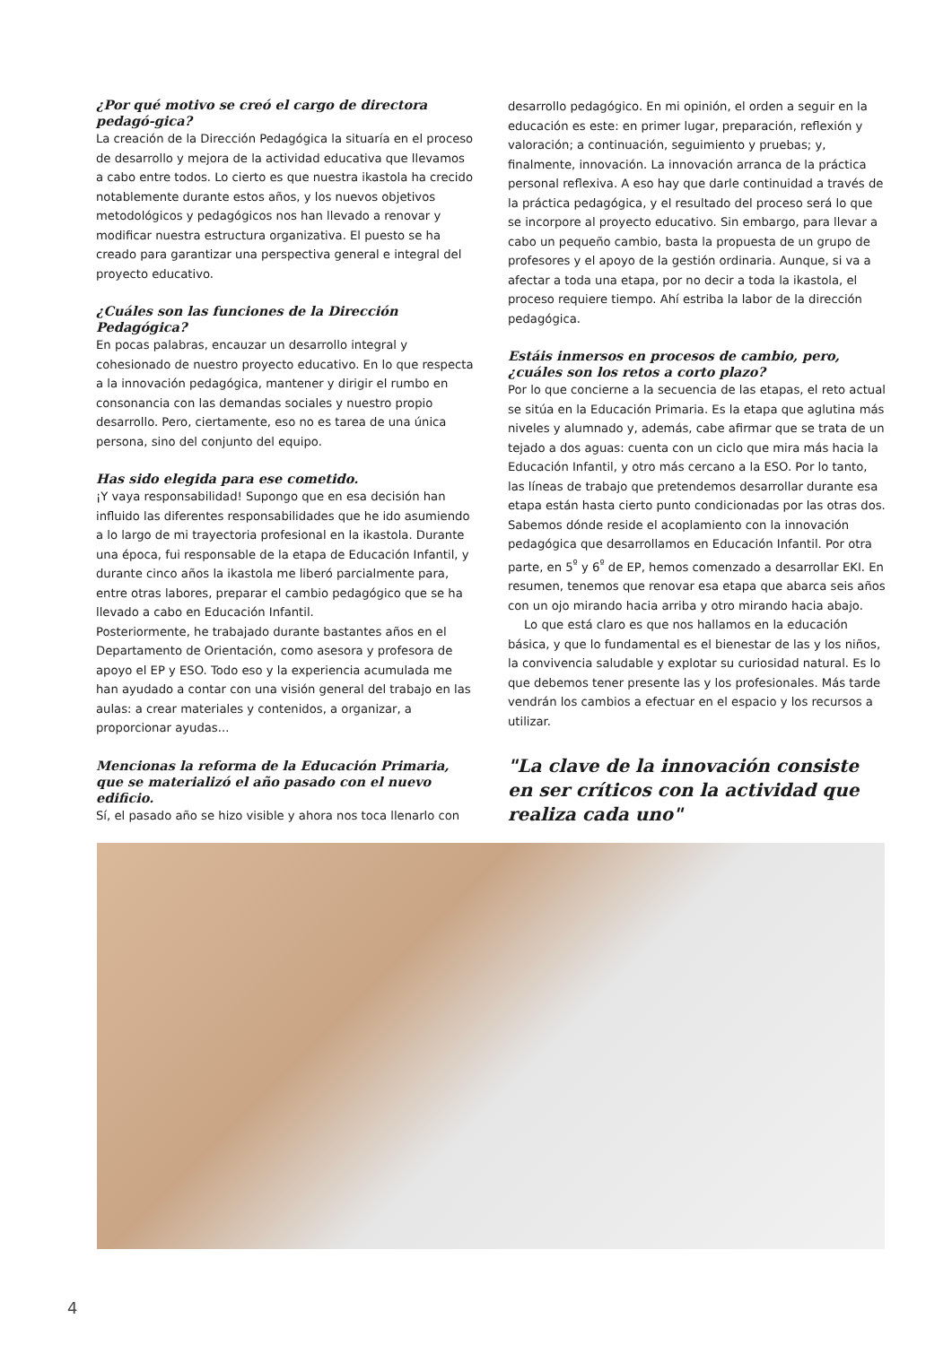¿Por qué motivo se creó el cargo de directora pedagó-gica?
La creación de la Dirección Pedagógica la situaría en el proceso de desarrollo y mejora de la actividad educativa que llevamos a cabo entre todos. Lo cierto es que nuestra ikastola ha crecido notablemente durante estos años, y los nuevos objetivos metodológicos y pedagógicos nos han llevado a renovar y modificar nuestra estructura organizativa. El puesto se ha creado para garantizar una perspectiva general e integral del proyecto educativo.
¿Cuáles son las funciones de la Dirección Pedagógica?
En pocas palabras, encauzar un desarrollo integral y cohesionado de nuestro proyecto educativo. En lo que respecta a la innovación pedagógica, mantener y dirigir el rumbo en consonancia con las demandas sociales y nuestro propio desarrollo. Pero, ciertamente, eso no es tarea de una única persona, sino del conjunto del equipo.
Has sido elegida para ese cometido.
¡Y vaya responsabilidad! Supongo que en esa decisión han influido las diferentes responsabilidades que he ido asumiendo a lo largo de mi trayectoria profesional en la ikastola. Durante una época, fui responsable de la etapa de Educación Infantil, y durante cinco años la ikastola me liberó parcialmente para, entre otras labores, preparar el cambio pedagógico que se ha llevado a cabo en Educación Infantil.
Posteriormente, he trabajado durante bastantes años en el Departamento de Orientación, como asesora y profesora de apoyo el EP y ESO. Todo eso y la experiencia acumulada me han ayudado a contar con una visión general del trabajo en las aulas: a crear materiales y contenidos, a organizar, a proporcionar ayudas...
Mencionas la reforma de la Educación Primaria, que se materializó el año pasado con el nuevo edificio.
Sí, el pasado año se hizo visible y ahora nos toca llenarlo con
desarrollo pedagógico. En mi opinión, el orden a seguir en la educación es este: en primer lugar, preparación, reflexión y valoración; a continuación, seguimiento y pruebas; y, finalmente, innovación. La innovación arranca de la práctica personal reflexiva. A eso hay que darle continuidad a través de la práctica pedagógica, y el resultado del proceso será lo que se incorpore al proyecto educativo. Sin embargo, para llevar a cabo un pequeño cambio, basta la propuesta de un grupo de profesores y el apoyo de la gestión ordinaria. Aunque, si va a afectar a toda una etapa, por no decir a toda la ikastola, el proceso requiere tiempo. Ahí estriba la labor de la dirección pedagógica.
Estáis inmersos en procesos de cambio, pero, ¿cuáles son los retos a corto plazo?
Por lo que concierne a la secuencia de las etapas, el reto actual se sitúa en la Educación Primaria. Es la etapa que aglutina más niveles y alumnado y, además, cabe afirmar que se trata de un tejado a dos aguas: cuenta con un ciclo que mira más hacia la Educación Infantil, y otro más cercano a la ESO. Por lo tanto, las líneas de trabajo que pretendemos desarrollar durante esa etapa están hasta cierto punto condicionadas por las otras dos. Sabemos dónde reside el acoplamiento con la innovación pedagógica que desarrollamos en Educación Infantil. Por otra parte, en 5<sup>º</sup> y 6<sup>º</sup> de EP, hemos comenzado a desarrollar EKI. En resumen, tenemos que renovar esa etapa que abarca seis años con un ojo mirando hacia arriba y otro mirando hacia abajo.
Lo que está claro es que nos hallamos en la educación básica, y que lo fundamental es el bienestar de las y los niños, la convivencia saludable y explotar su curiosidad natural. Es lo que debemos tener presente las y los profesionales. Más tarde vendrán los cambios a efectuar en el espacio y los recursos a utilizar.
"La clave de la innovación consiste en ser críticos con la actividad que realiza cada uno"
4